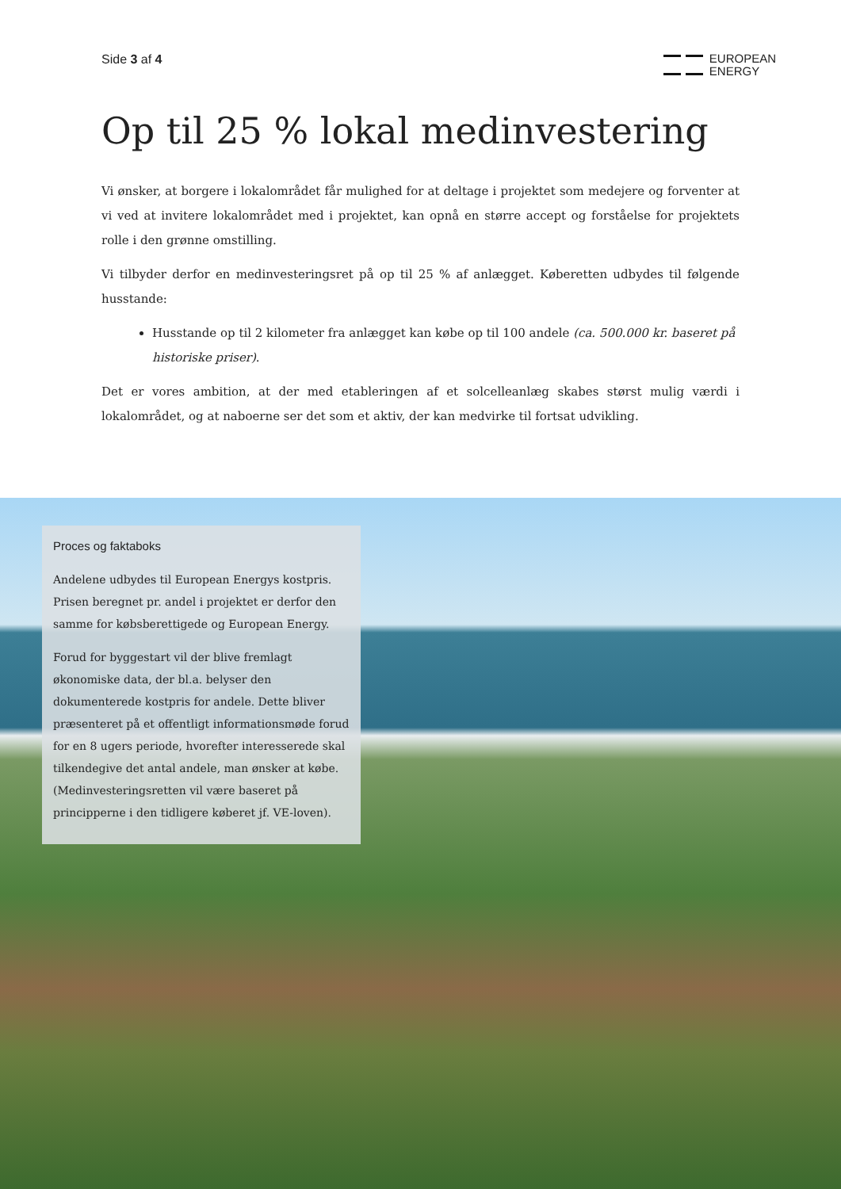Side 3 af 4
EUROPEAN
ENERGY
Op til 25 % lokal medinvestering
Vi ønsker, at borgere i lokalområdet får mulighed for at deltage i projektet som medejere og forventer at vi ved at invitere lokalområdet med i projektet, kan opnå en større accept og forståelse for projektets rolle i den grønne omstilling.
Vi tilbyder derfor en medinvesteringsret på op til 25 % af anlægget. Køberetten udbydes til følgende husstande:
Husstande op til 2 kilometer fra anlægget kan købe op til 100 andele (ca. 500.000 kr. baseret på historiske priser).
Det er vores ambition, at der med etableringen af et solcelleanlæg skabes størst mulig værdi i lokalområdet, og at naboerne ser det som et aktiv, der kan medvirke til fortsat udvikling.
Proces og faktaboks
Andelene udbydes til European Energys kostpris. Prisen beregnet pr. andel i projektet er derfor den samme for købsberettigede og European Energy.
Forud for byggestart vil der blive fremlagt økonomiske data, der bl.a. belyser den dokumenterede kostpris for andele. Dette bliver præsenteret på et offentligt informationsmøde forud for en 8 ugers periode, hvorefter interesserede skal tilkendegive det antal andele, man ønsker at købe. (Medinvesteringsretten vil være baseret på principperne i den tidligere køberet jf. VE-loven).